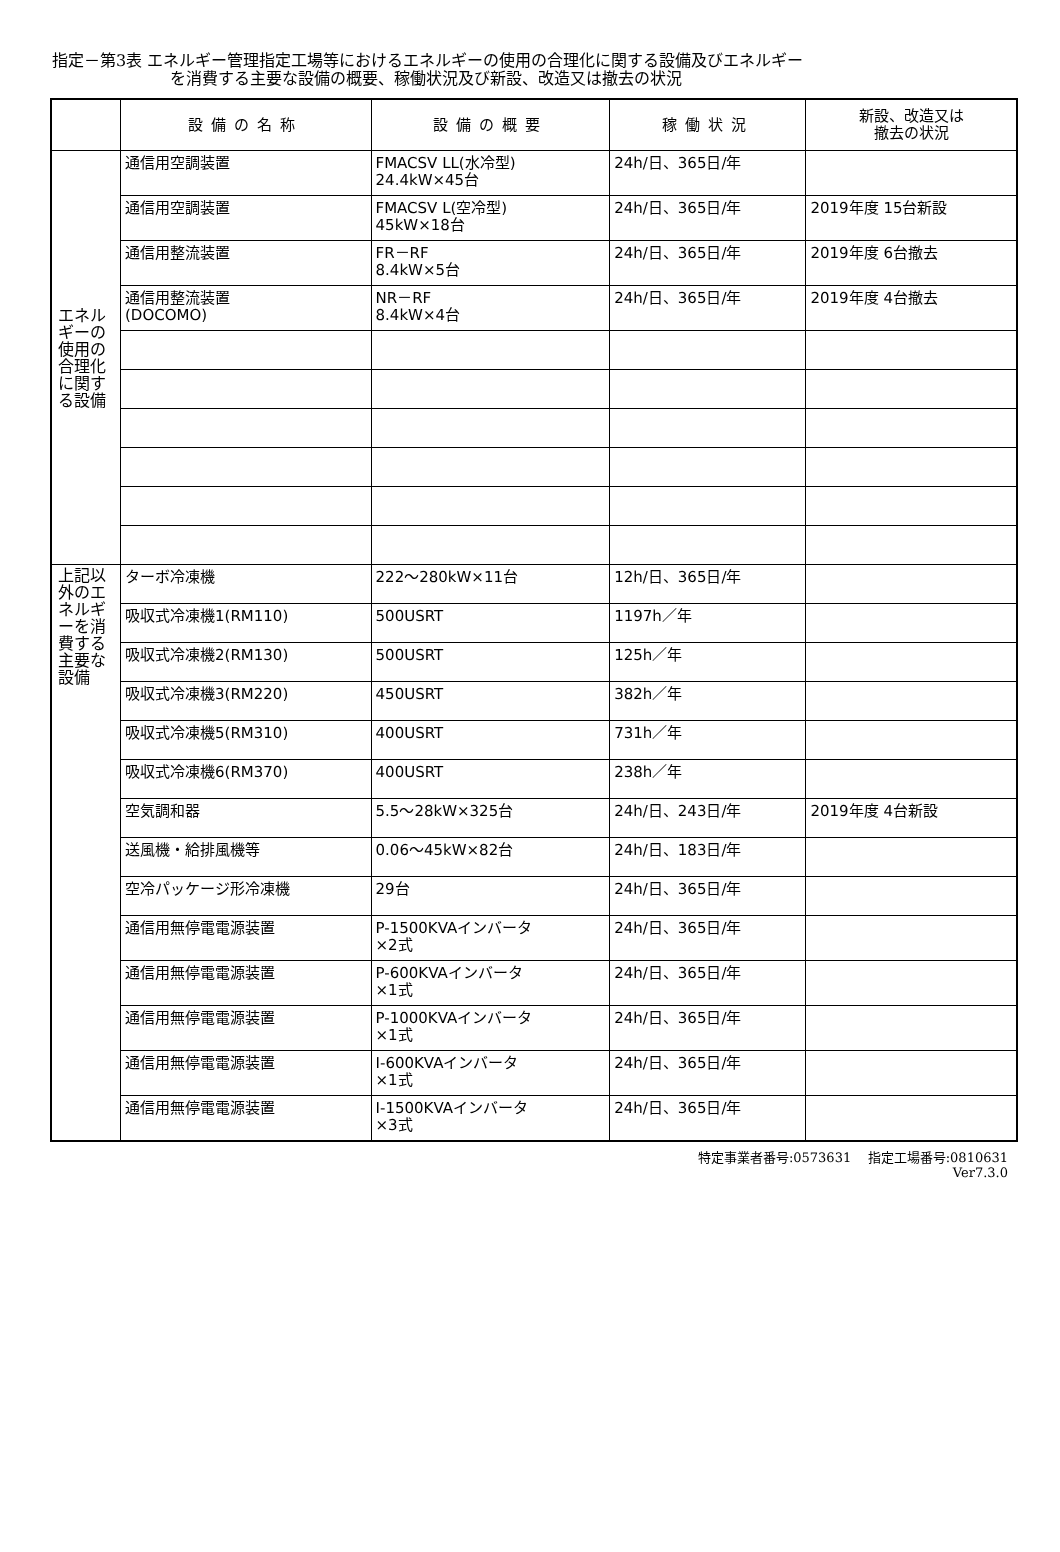指定－第3表 エネルギー管理指定工場等におけるエネルギーの使用の合理化に関する設備及びエネルギー
を消費する主要な設備の概要、稼働状況及び新設、改造又は撤去の状況
| | 設備の名称 | 設備の概要 | 稼働状況 | 新設、改造又は 撤去の状況 |
| --- | --- | --- | --- | --- |
| エネルギーの使用の合理化に関する設備 | 通信用空調装置 | FMACSⅤ LL(水冷型) 24.4kW×45台 | 24h/日、365日/年 | |
| | 通信用空調装置 | FMACSⅤ L(空冷型) 45kW×18台 | 24h/日、365日/年 | 2019年度 15台新設 |
| | 通信用整流装置 | FR－RF 8.4kW×5台 | 24h/日、365日/年 | 2019年度 6台撤去 |
| | 通信用整流装置 (DOCOMO) | NR－RF 8.4kW×4台 | 24h/日、365日/年 | 2019年度 4台撤去 |
| 上記以外のエネルギーを消費する主要な設備 | ターボ冷凍機 | 222～280kW×11台 | 12h/日、365日/年 | |
| | 吸収式冷凍機1(RM110) | 500USRT | 1197h／年 | |
| | 吸収式冷凍機2(RM130) | 500USRT | 125h／年 | |
| | 吸収式冷凍機3(RM220) | 450USRT | 382h／年 | |
| | 吸収式冷凍機5(RM310) | 400USRT | 731h／年 | |
| | 吸収式冷凍機6(RM370) | 400USRT | 238h／年 | |
| | 空気調和器 | 5.5～28kW×325台 | 24h/日、243日/年 | 2019年度 4台新設 |
| | 送風機・給排風機等 | 0.06～45kW×82台 | 24h/日、183日/年 | |
| | 空冷パッケージ形冷凍機 | 29台 | 24h/日、365日/年 | |
| | 通信用無停電電源装置 | P-1500KVAインバータ ×2式 | 24h/日、365日/年 | |
| | 通信用無停電電源装置 | P-600KVAインバータ ×1式 | 24h/日、365日/年 | |
| | 通信用無停電電源装置 | P-1000KVAインバータ ×1式 | 24h/日、365日/年 | |
| | 通信用無停電電源装置 | I-600KVAインバータ ×1式 | 24h/日、365日/年 | |
| | 通信用無停電電源装置 | I-1500KVAインバータ ×3式 | 24h/日、365日/年 | |
特定事業者番号:0573631 指定工場番号:0810631
Ver7.3.0